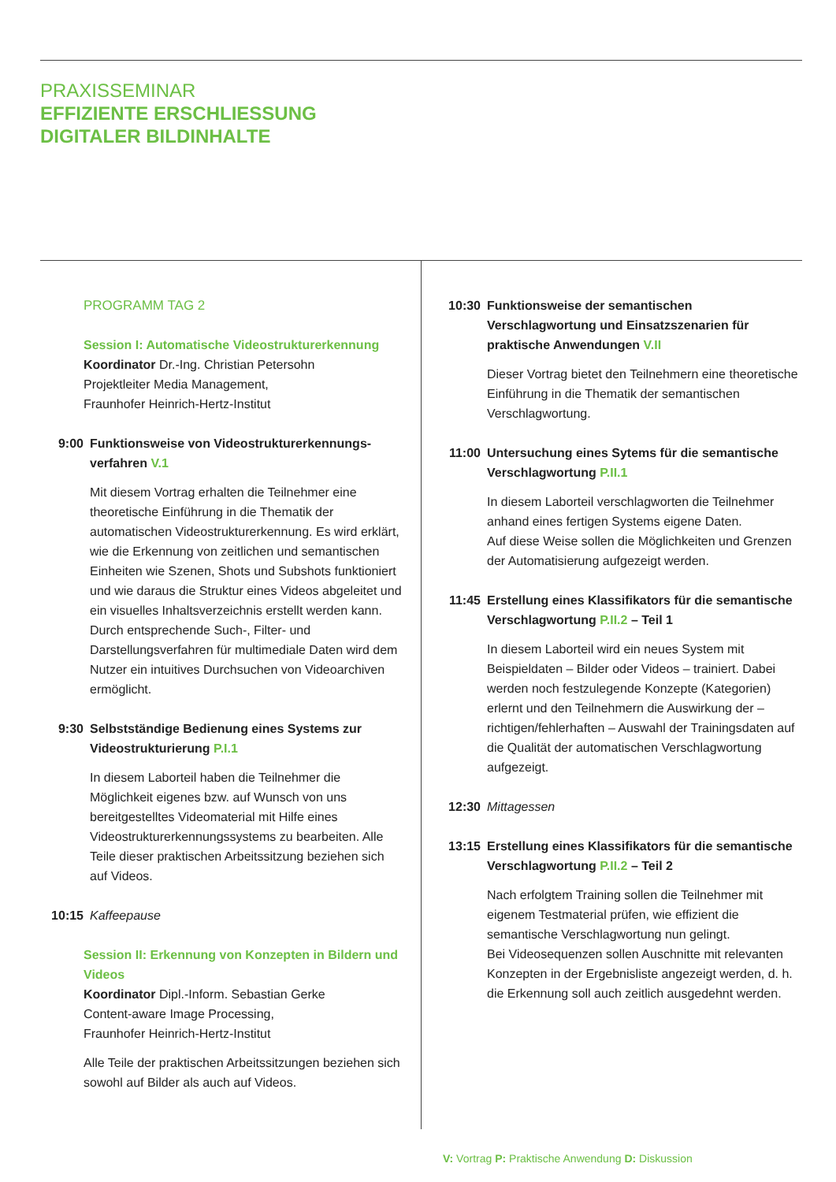PRAXISSEMINAR
EFFIZIENTE ERSCHLIESSUNG
DIGITALER BILDINHALTE
PROGRAMM TAG 2
Session I: Automatische Videostrukturerkennung
Koordinator Dr.-Ing. Christian Petersohn
Projektleiter Media Management,
Fraunhofer Heinrich-Hertz-Institut
9:00 Funktionsweise von Videostrukturerkennungs-verfahren V.1
Mit diesem Vortrag erhalten die Teilnehmer eine theoretische Einführung in die Thematik der automatischen Videostrukturerkennung. Es wird erklärt, wie die Erkennung von zeitlichen und semantischen Einheiten wie Szenen, Shots und Subshots funktioniert und wie daraus die Struktur eines Videos abgeleitet und ein visuelles Inhaltsverzeichnis erstellt werden kann. Durch entsprechende Such-, Filter- und Darstellungsverfahren für multimediale Daten wird dem Nutzer ein intuitives Durchsuchen von Videoarchiven ermöglicht.
9:30 Selbstständige Bedienung eines Systems zur Videostrukturierung P.I.1
In diesem Laborteil haben die Teilnehmer die Möglichkeit eigenes bzw. auf Wunsch von uns bereitgestelltes Videomaterial mit Hilfe eines Videostrukturerkennungssystems zu bearbeiten. Alle Teile dieser praktischen Arbeitssitzung beziehen sich auf Videos.
10:15 Kaffeepause
Session II: Erkennung von Konzepten in Bildern und Videos
Koordinator Dipl.-Inform. Sebastian Gerke
Content-aware Image Processing,
Fraunhofer Heinrich-Hertz-Institut
Alle Teile der praktischen Arbeitssitzungen beziehen sich sowohl auf Bilder als auch auf Videos.
10:30 Funktionsweise der semantischen Verschlagwortung und Einsatzszenarien für praktische Anwendungen V.II
Dieser Vortrag bietet den Teilnehmern eine theoretische Einführung in die Thematik der semantischen Verschlagwortung.
11:00 Untersuchung eines Sytems für die semantische Verschlagwortung P.II.1
In diesem Laborteil verschlagworten die Teilnehmer anhand eines fertigen Systems eigene Daten.
Auf diese Weise sollen die Möglichkeiten und Grenzen der Automatisierung aufgezeigt werden.
11:45 Erstellung eines Klassifikators für die semantische Verschlagwortung P.II.2 – Teil 1
In diesem Laborteil wird ein neues System mit Beispieldaten – Bilder oder Videos – trainiert. Dabei werden noch festzulegende Konzepte (Kategorien) erlernt und den Teilnehmern die Auswirkung der – richtigen/fehlerhaften – Auswahl der Trainingsdaten auf die Qualität der automatischen Verschlagwortung aufgezeigt.
12:30 Mittagessen
13:15 Erstellung eines Klassifikators für die semantische Verschlagwortung P.II.2 – Teil 2
Nach erfolgtem Training sollen die Teilnehmer mit eigenem Testmaterial prüfen, wie effizient die semantische Verschlagwortung nun gelingt.
Bei Videosequenzen sollen Auschnitte mit relevanten Konzepten in der Ergebnisliste angezeigt werden, d. h. die Erkennung soll auch zeitlich ausgedehnt werden.
V: Vortrag P: Praktische Anwendung D: Diskussion